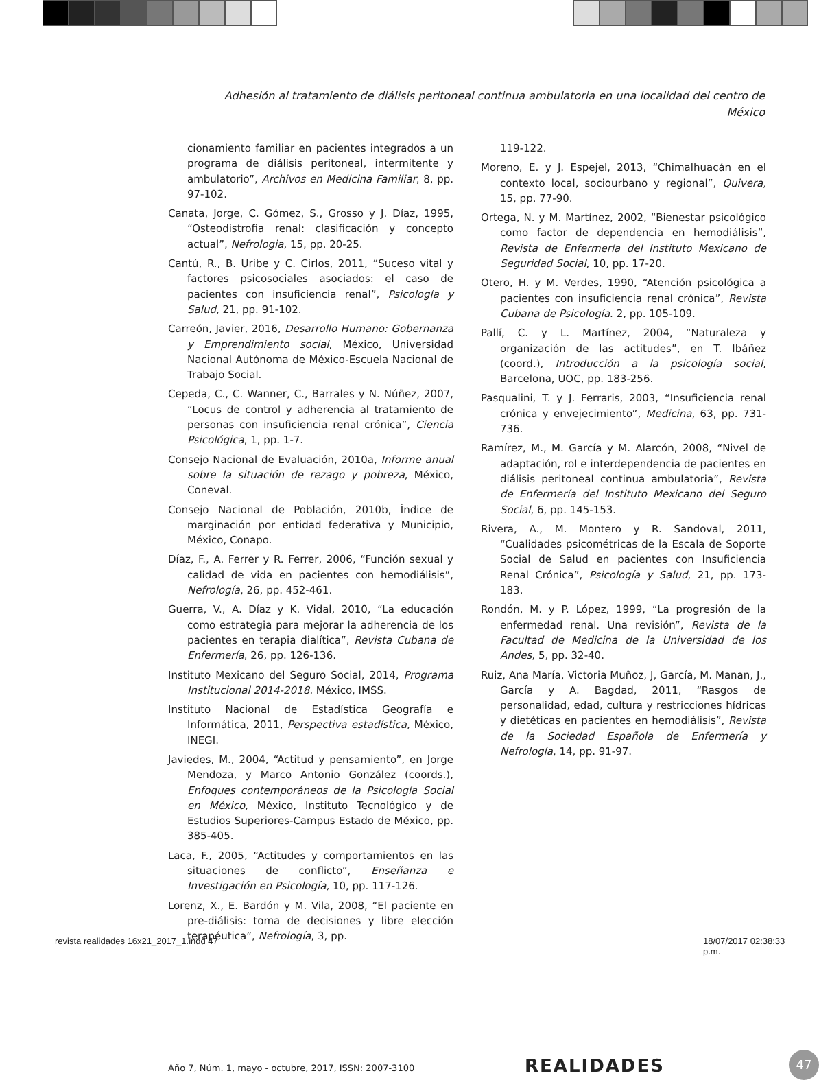Adhesión al tratamiento de diálisis peritoneal continua ambulatoria en una localidad del centro de México
cionamiento familiar en pacientes integrados a un programa de diálisis peritoneal, intermitente y ambulatorio”, Archivos en Medicina Familiar, 8, pp. 97-102.
Canata, Jorge, C. Gómez, S., Grosso y J. Díaz, 1995, “Osteodistrofia renal: clasificación y concepto actual”, Nefrologia, 15, pp. 20-25.
Cantú, R., B. Uribe y C. Cirlos, 2011, “Suceso vital y factores psicosociales asociados: el caso de pacientes con insuficiencia renal”, Psicología y Salud, 21, pp. 91-102.
Carreón, Javier, 2016, Desarrollo Humano: Gobernanza y Emprendimiento social, México, Universidad Nacional Autónoma de México-Escuela Nacional de Trabajo Social.
Cepeda, C., C. Wanner, C., Barrales y N. Núñez, 2007, “Locus de control y adherencia al tratamiento de personas con insuficiencia renal crónica”, Ciencia Psicológica, 1, pp. 1-7.
Consejo Nacional de Evaluación, 2010a, Informe anual sobre la situación de rezago y pobreza, México, Coneval.
Consejo Nacional de Población, 2010b, Índice de marginación por entidad federativa y Municipio, México, Conapo.
Díaz, F., A. Ferrer y R. Ferrer, 2006, “Función sexual y calidad de vida en pacientes con hemodiálisis”, Nefrología, 26, pp. 452-461.
Guerra, V., A. Díaz y K. Vidal, 2010, “La educación como estrategia para mejorar la adherencia de los pacientes en terapia dialítica”, Revista Cubana de Enfermería, 26, pp. 126-136.
Instituto Mexicano del Seguro Social, 2014, Programa Institucional 2014-2018. México, IMSS.
Instituto Nacional de Estadística Geografía e Informática, 2011, Perspectiva estadística, México, INEGI.
Javiedes, M., 2004, “Actitud y pensamiento”, en Jorge Mendoza, y Marco Antonio González (coords.), Enfoques contemporáneos de la Psicología Social en México, México, Instituto Tecnológico y de Estudios Superiores-Campus Estado de México, pp. 385-405.
Laca, F., 2005, “Actitudes y comportamientos en las situaciones de conflicto”, Enseñanza e Investigación en Psicología, 10, pp. 117-126.
Lorenz, X., E. Bardón y M. Vila, 2008, “El paciente en pre-diálisis: toma de decisiones y libre elección terapéutica”, Nefrología, 3, pp.
119-122.
Moreno, E. y J. Espejel, 2013, “Chimalhuacán en el contexto local, sociourbano y regional”, Quivera, 15, pp. 77-90.
Ortega, N. y M. Martínez, 2002, “Bienestar psicológico como factor de dependencia en hemodiálisis”, Revista de Enfermería del Instituto Mexicano de Seguridad Social, 10, pp. 17-20.
Otero, H. y M. Verdes, 1990, “Atención psicológica a pacientes con insuficiencia renal crónica”, Revista Cubana de Psicología. 2, pp. 105-109.
Pallí, C. y L. Martínez, 2004, “Naturaleza y organización de las actitudes”, en T. Ibáñez (coord.), Introducción a la psicología social, Barcelona, UOC, pp. 183-256.
Pasqualini, T. y J. Ferraris, 2003, “Insuficiencia renal crónica y envejecimiento”, Medicina, 63, pp. 731-736.
Ramírez, M., M. García y M. Alarcón, 2008, “Nivel de adaptación, rol e interdependencia de pacientes en diálisis peritoneal continua ambulatoria”, Revista de Enfermería del Instituto Mexicano del Seguro Social, 6, pp. 145-153.
Rivera, A., M. Montero y R. Sandoval, 2011, “Cualidades psicométricas de la Escala de Soporte Social de Salud en pacientes con Insuficiencia Renal Crónica”, Psicología y Salud, 21, pp. 173-183.
Rondón, M. y P. López, 1999, “La progresión de la enfermedad renal. Una revisión”, Revista de la Facultad de Medicina de la Universidad de los Andes, 5, pp. 32-40.
Ruiz, Ana María, Victoria Muñoz, J, García, M. Manan, J., García y A. Bagdad, 2011, “Rasgos de personalidad, edad, cultura y restricciones hídricas y dietéticas en pacientes en hemodiálisis”, Revista de la Sociedad Española de Enfermería y Nefrología, 14, pp. 91-97.
Año 7, Núm. 1, mayo - octubre, 2017, ISSN: 2007-3100
REALIDADES 47
revista realidades 16x21_2017_1.indd 47
18/07/2017 02:38:33 p.m.